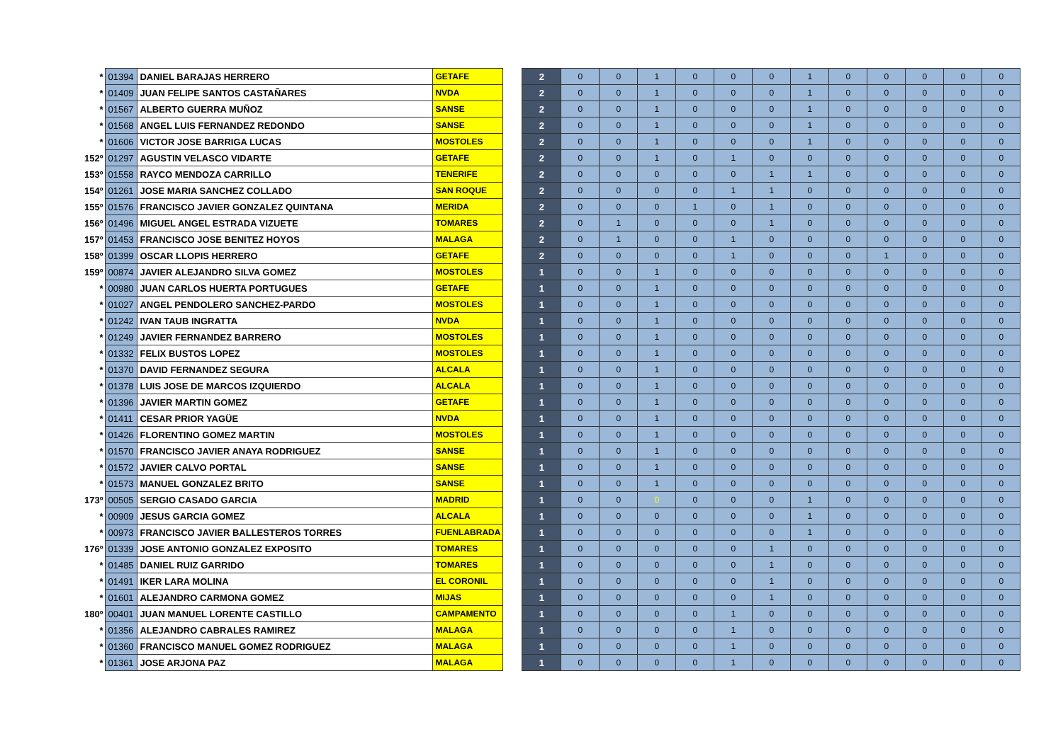| * | 01394 | DANIEL BARAJAS HERRERO | GETAFE | | 2 | 0 | 0 | 1 | 0 | 0 | 0 | 1 | 0 | 0 | 0 | 0 | 0 |
| * | 01409 | JUAN FELIPE SANTOS CASTAÑARES | NVDA | | 2 | 0 | 0 | 1 | 0 | 0 | 0 | 1 | 0 | 0 | 0 | 0 | 0 |
| * | 01567 | ALBERTO GUERRA MUÑOZ | SANSE | | 2 | 0 | 0 | 1 | 0 | 0 | 0 | 1 | 0 | 0 | 0 | 0 | 0 |
| * | 01568 | ANGEL LUIS FERNANDEZ REDONDO | SANSE | | 2 | 0 | 0 | 1 | 0 | 0 | 0 | 1 | 0 | 0 | 0 | 0 | 0 |
| * | 01606 | VICTOR JOSE BARRIGA LUCAS | MOSTOLES | | 2 | 0 | 0 | 1 | 0 | 0 | 0 | 1 | 0 | 0 | 0 | 0 | 0 |
| 152º | 01297 | AGUSTIN VELASCO VIDARTE | GETAFE | | 2 | 0 | 0 | 1 | 0 | 1 | 0 | 0 | 0 | 0 | 0 | 0 | 0 |
| 153º | 01558 | RAYCO MENDOZA CARRILLO | TENERIFE | | 2 | 0 | 0 | 0 | 0 | 0 | 1 | 1 | 0 | 0 | 0 | 0 | 0 |
| 154º | 01261 | JOSE MARIA SANCHEZ COLLADO | SAN ROQUE | | 2 | 0 | 0 | 0 | 0 | 1 | 1 | 0 | 0 | 0 | 0 | 0 | 0 |
| 155º | 01576 | FRANCISCO JAVIER GONZALEZ QUINTANA | MERIDA | | 2 | 0 | 0 | 0 | 1 | 0 | 1 | 0 | 0 | 0 | 0 | 0 | 0 |
| 156º | 01496 | MIGUEL ANGEL ESTRADA VIZUETE | TOMARES | | 2 | 0 | 1 | 0 | 0 | 0 | 1 | 0 | 0 | 0 | 0 | 0 | 0 |
| 157º | 01453 | FRANCISCO JOSE BENITEZ HOYOS | MALAGA | | 2 | 0 | 1 | 0 | 0 | 1 | 0 | 0 | 0 | 0 | 0 | 0 | 0 |
| 158º | 01399 | OSCAR LLOPIS HERRERO | GETAFE | | 2 | 0 | 0 | 0 | 0 | 1 | 0 | 0 | 0 | 1 | 0 | 0 | 0 |
| 159º | 00874 | JAVIER ALEJANDRO SILVA GOMEZ | MOSTOLES | | 1 | 0 | 0 | 1 | 0 | 0 | 0 | 0 | 0 | 0 | 0 | 0 | 0 |
| * | 00980 | JUAN CARLOS HUERTA PORTUGUES | GETAFE | | 1 | 0 | 0 | 1 | 0 | 0 | 0 | 0 | 0 | 0 | 0 | 0 | 0 |
| * | 01027 | ANGEL PENDOLERO SANCHEZ-PARDO | MOSTOLES | | 1 | 0 | 0 | 1 | 0 | 0 | 0 | 0 | 0 | 0 | 0 | 0 | 0 |
| * | 01242 | IVAN TAUB INGRATTA | NVDA | | 1 | 0 | 0 | 1 | 0 | 0 | 0 | 0 | 0 | 0 | 0 | 0 | 0 |
| * | 01249 | JAVIER FERNANDEZ BARRERO | MOSTOLES | | 1 | 0 | 0 | 1 | 0 | 0 | 0 | 0 | 0 | 0 | 0 | 0 | 0 |
| * | 01332 | FELIX BUSTOS LOPEZ | MOSTOLES | | 1 | 0 | 0 | 1 | 0 | 0 | 0 | 0 | 0 | 0 | 0 | 0 | 0 |
| * | 01370 | DAVID FERNANDEZ SEGURA | ALCALA | | 1 | 0 | 0 | 1 | 0 | 0 | 0 | 0 | 0 | 0 | 0 | 0 | 0 |
| * | 01378 | LUIS JOSE DE MARCOS IZQUIERDO | ALCALA | | 1 | 0 | 0 | 1 | 0 | 0 | 0 | 0 | 0 | 0 | 0 | 0 | 0 |
| * | 01396 | JAVIER MARTIN GOMEZ | GETAFE | | 1 | 0 | 0 | 1 | 0 | 0 | 0 | 0 | 0 | 0 | 0 | 0 | 0 |
| * | 01411 | CESAR PRIOR YAGÜE | NVDA | | 1 | 0 | 0 | 1 | 0 | 0 | 0 | 0 | 0 | 0 | 0 | 0 | 0 |
| * | 01426 | FLORENTINO GOMEZ MARTIN | MOSTOLES | | 1 | 0 | 0 | 1 | 0 | 0 | 0 | 0 | 0 | 0 | 0 | 0 | 0 |
| * | 01570 | FRANCISCO JAVIER ANAYA RODRIGUEZ | SANSE | | 1 | 0 | 0 | 1 | 0 | 0 | 0 | 0 | 0 | 0 | 0 | 0 | 0 |
| * | 01572 | JAVIER CALVO PORTAL | SANSE | | 1 | 0 | 0 | 1 | 0 | 0 | 0 | 0 | 0 | 0 | 0 | 0 | 0 |
| * | 01573 | MANUEL GONZALEZ BRITO | SANSE | | 1 | 0 | 0 | 1 | 0 | 0 | 0 | 0 | 0 | 0 | 0 | 0 | 0 |
| 173º | 00505 | SERGIO CASADO GARCIA | MADRID | | 1 | 0 | 0 | 0 | 0 | 0 | 0 | 1 | 0 | 0 | 0 | 0 | 0 |
| * | 00909 | JESUS GARCIA GOMEZ | ALCALA | | 1 | 0 | 0 | 0 | 0 | 0 | 0 | 1 | 0 | 0 | 0 | 0 | 0 |
| * | 00973 | FRANCISCO JAVIER BALLESTEROS TORRES | FUENLABRADA | | 1 | 0 | 0 | 0 | 0 | 0 | 0 | 1 | 0 | 0 | 0 | 0 | 0 |
| 176º | 01339 | JOSE ANTONIO GONZALEZ EXPOSITO | TOMARES | | 1 | 0 | 0 | 0 | 0 | 0 | 1 | 0 | 0 | 0 | 0 | 0 | 0 |
| * | 01485 | DANIEL RUIZ GARRIDO | TOMARES | | 1 | 0 | 0 | 0 | 0 | 0 | 1 | 0 | 0 | 0 | 0 | 0 | 0 |
| * | 01491 | IKER LARA MOLINA | EL CORONIL | | 1 | 0 | 0 | 0 | 0 | 0 | 1 | 0 | 0 | 0 | 0 | 0 | 0 |
| * | 01601 | ALEJANDRO CARMONA GOMEZ | MIJAS | | 1 | 0 | 0 | 0 | 0 | 0 | 1 | 0 | 0 | 0 | 0 | 0 | 0 |
| 180º | 00401 | JUAN MANUEL LORENTE CASTILLO | CAMPAMENTO | | 1 | 0 | 0 | 0 | 0 | 1 | 0 | 0 | 0 | 0 | 0 | 0 | 0 |
| * | 01356 | ALEJANDRO CABRALES RAMIREZ | MALAGA | | 1 | 0 | 0 | 0 | 0 | 1 | 0 | 0 | 0 | 0 | 0 | 0 | 0 |
| * | 01360 | FRANCISCO MANUEL GOMEZ RODRIGUEZ | MALAGA | | 1 | 0 | 0 | 0 | 0 | 1 | 0 | 0 | 0 | 0 | 0 | 0 | 0 |
| * | 01361 | JOSE ARJONA PAZ | MALAGA | | 1 | 0 | 0 | 0 | 0 | 1 | 0 | 0 | 0 | 0 | 0 | 0 | 0 |